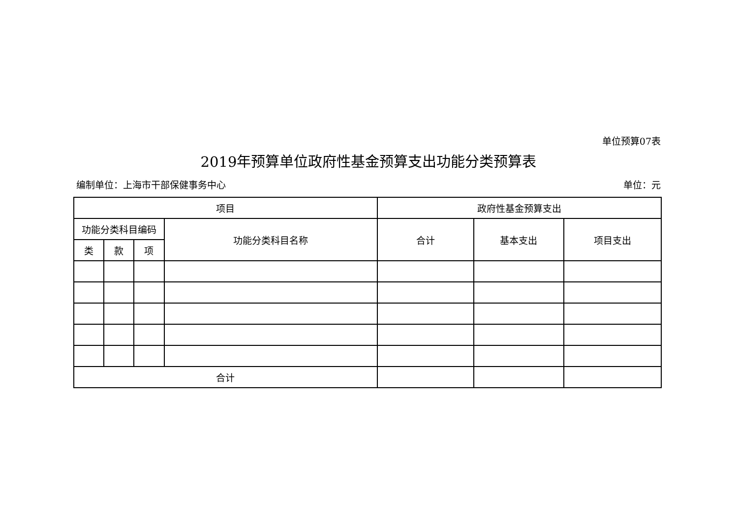单位预算07表
2019年预算单位政府性基金预算支出功能分类预算表
编制单位：上海市干部保健事务中心 单位：元
| 项目 | | | | 政府性基金预算支出 | | |
| --- | --- | --- | --- | --- | --- | --- |
| 功能分类科目编码 | | | 功能分类科目名称 | 合计 | 基本支出 | 项目支出 |
| 类 | 款 | 项 | | | | |
| 合计 | | | | | | |